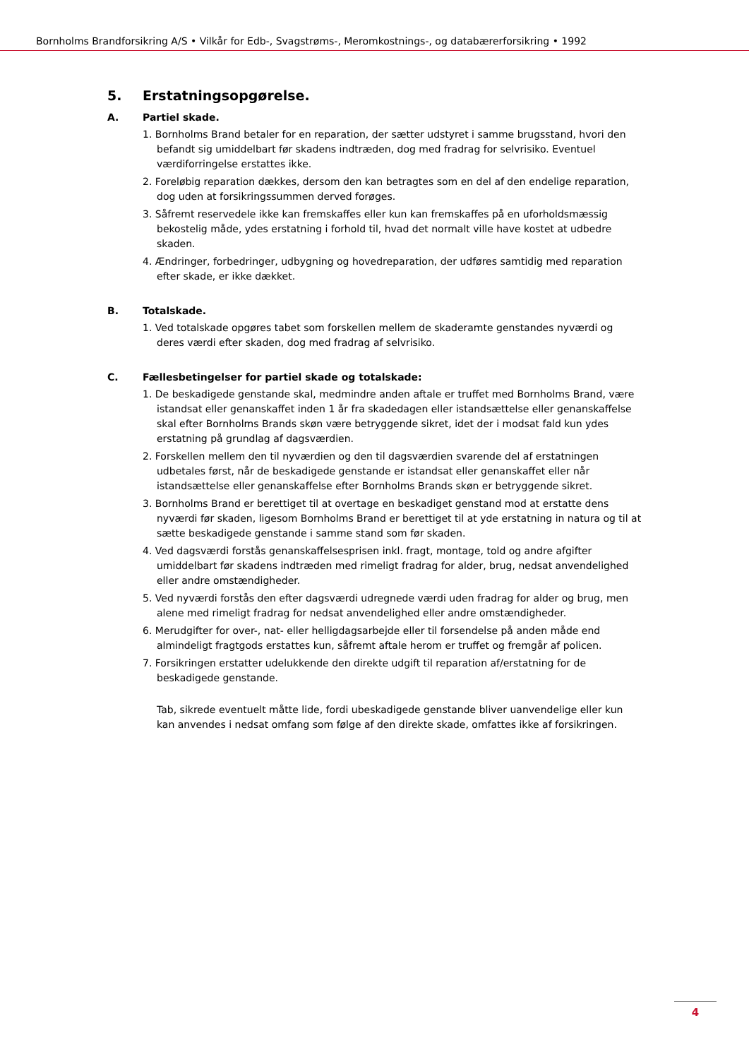Bornholms Brandforsikring A/S • Vilkår for Edb-, Svagstrøms-, Meromkostnings-, og databærerforsikring • 1992
5. Erstatningsopgørelse.
A. Partiel skade.
1. Bornholms Brand betaler for en reparation, der sætter udstyret i samme brugsstand, hvori den befandt sig umiddelbart før skadens indtræden, dog med fradrag for selvrisiko. Eventuel værdiforringelse erstattes ikke.
2. Foreløbig reparation dækkes, dersom den kan betragtes som en del af den endelige reparation, dog uden at forsikringssummen derved forøges.
3. Såfremt reservedele ikke kan fremskaffes eller kun kan fremskaffes på en uforholdsmæssig bekostelig måde, ydes erstatning i forhold til, hvad det normalt ville have kostet at udbedre skaden.
4. Ændringer, forbedringer, udbygning og hovedreparation, der udføres samtidig med reparation efter skade, er ikke dækket.
B. Totalskade.
1. Ved totalskade opgøres tabet som forskellen mellem de skaderamte genstandes nyværdi og deres værdi efter skaden, dog med fradrag af selvrisiko.
C. Fællesbetingelser for partiel skade og totalskade:
1. De beskadigede genstande skal, medmindre anden aftale er truffet med Bornholms Brand, være istandsat eller genanskaffet inden 1 år fra skadedagen eller istandsættelse eller genanskaffelse skal efter Bornholms Brands skøn være betryggende sikret, idet der i modsat fald kun ydes erstatning på grundlag af dagsværdien.
2. Forskellen mellem den til nyværdien og den til dagsværdien svarende del af erstatningen udbetales først, når de beskadigede genstande er istandsat eller genanskaffet eller når istandsættelse eller genanskaffelse efter Bornholms Brands skøn er betryggende sikret.
3. Bornholms Brand er berettiget til at overtage en beskadiget genstand mod at erstatte dens nyværdi før skaden, ligesom Bornholms Brand er berettiget til at yde erstatning in natura og til at sætte beskadigede genstande i samme stand som før skaden.
4. Ved dagsværdi forstås genanskaffelsesprisen inkl. fragt, montage, told og andre afgifter umiddelbart før skadens indtræden med rimeligt fradrag for alder, brug, nedsat anvendelighed eller andre omstændigheder.
5. Ved nyværdi forstås den efter dagsværdi udregnede værdi uden fradrag for alder og brug, men alene med rimeligt fradrag for nedsat anvendelighed eller andre omstændigheder.
6. Merudgifter for over-, nat- eller helligdagsarbejde eller til forsendelse på anden måde end almindeligt fragtgods erstattes kun, såfremt aftale herom er truffet og fremgår af policen.
7. Forsikringen erstatter udelukkende den direkte udgift til reparation af/erstatning for de beskadigede genstande.
Tab, sikrede eventuelt måtte lide, fordi ubeskadigede genstande bliver uanvendelige eller kun kan anvendes i nedsat omfang som følge af den direkte skade, omfattes ikke af forsikringen.
4